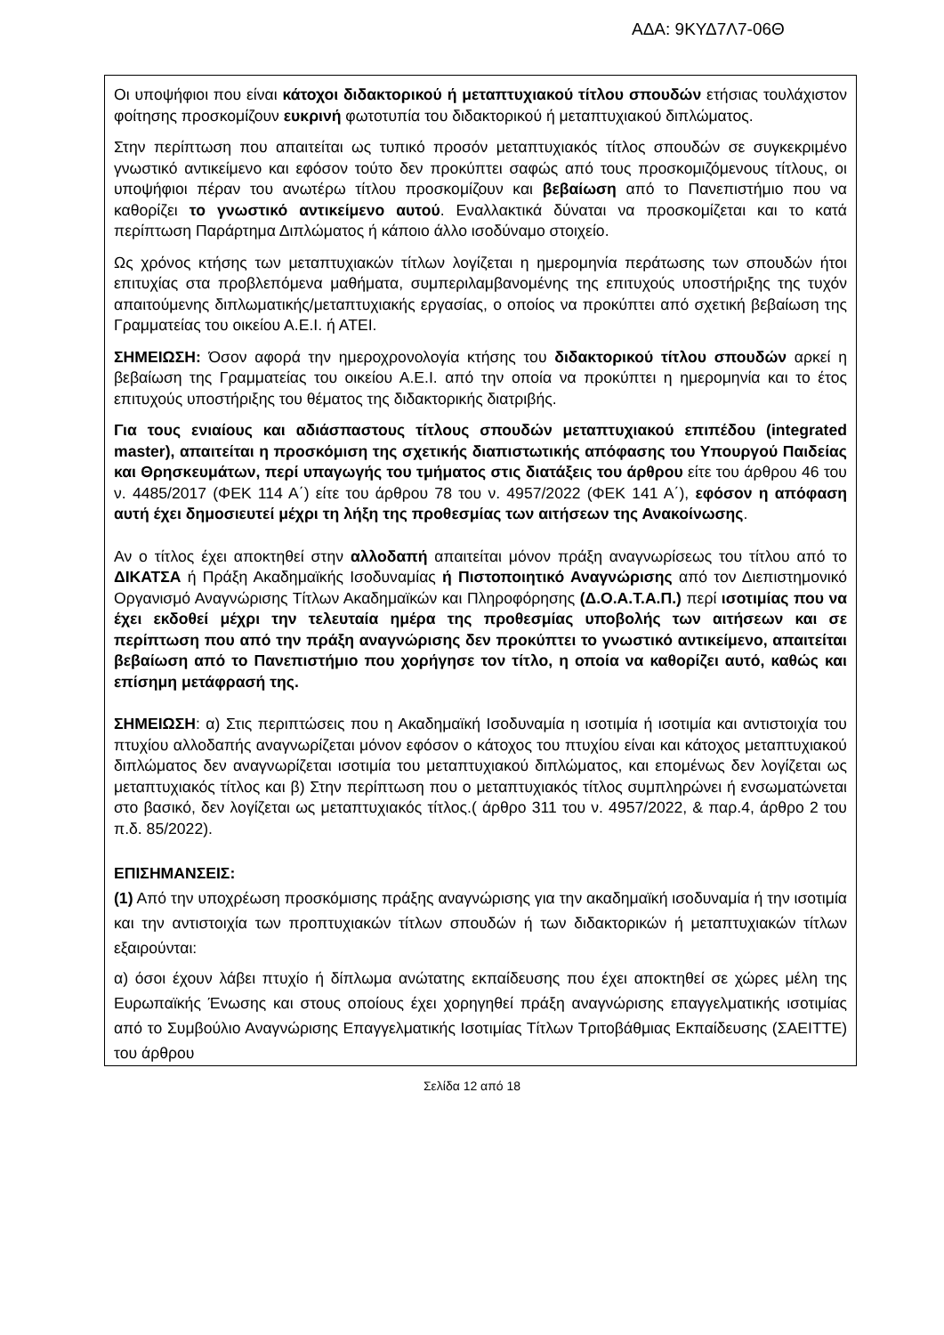ΑΔΑ: 9ΚΥΔ7Λ7-06Θ
Οι υποψήφιοι που είναι κάτοχοι διδακτορικού ή μεταπτυχιακού τίτλου σπουδών ετήσιας τουλάχιστον φοίτησης προσκομίζουν ευκρινή φωτοτυπία του διδακτορικού ή μεταπτυχιακού διπλώματος.
Στην περίπτωση που απαιτείται ως τυπικό προσόν μεταπτυχιακός τίτλος σπουδών σε συγκεκριμένο γνωστικό αντικείμενο και εφόσον τούτο δεν προκύπτει σαφώς από τους προσκομιζόμενους τίτλους, οι υποψήφιοι πέραν του ανωτέρω τίτλου προσκομίζουν και βεβαίωση από το Πανεπιστήμιο που να καθορίζει το γνωστικό αντικείμενο αυτού. Εναλλακτικά δύναται να προσκομίζεται και το κατά περίπτωση Παράρτημα Διπλώματος ή κάποιο άλλο ισοδύναμο στοιχείο.
Ως χρόνος κτήσης των μεταπτυχιακών τίτλων λογίζεται η ημερομηνία περάτωσης των σπουδών ήτοι επιτυχίας στα προβλεπόμενα μαθήματα, συμπεριλαμβανομένης της επιτυχούς υποστήριξης της τυχόν απαιτούμενης διπλωματικής/μεταπτυχιακής εργασίας, ο οποίος να προκύπτει από σχετική βεβαίωση της Γραμματείας του οικείου Α.Ε.Ι. ή ΑΤΕΙ.
ΣΗΜΕΙΩΣΗ: Όσον αφορά την ημεροχρονολογία κτήσης του διδακτορικού τίτλου σπουδών αρκεί η βεβαίωση της Γραμματείας του οικείου Α.Ε.Ι. από την οποία να προκύπτει η ημερομηνία και το έτος επιτυχούς υποστήριξης του θέματος της διδακτορικής διατριβής.
Για τους ενιαίους και αδιάσπαστους τίτλους σπουδών μεταπτυχιακού επιπέδου (integrated master), απαιτείται η προσκόμιση της σχετικής διαπιστωτικής απόφασης του Υπουργού Παιδείας και Θρησκευμάτων, περί υπαγωγής του τμήματος στις διατάξεις του άρθρου είτε του άρθρου 46 του ν. 4485/2017 (ΦΕΚ 114 Α΄) είτε του άρθρου 78 του ν. 4957/2022 (ΦΕΚ 141 Α΄), εφόσον η απόφαση αυτή έχει δημοσιευτεί μέχρι τη λήξη της προθεσμίας των αιτήσεων της Ανακοίνωσης.
Αν ο τίτλος έχει αποκτηθεί στην αλλοδαπή απαιτείται μόνον πράξη αναγνωρίσεως του τίτλου από το ΔΙΚΑΤΣΑ ή Πράξη Ακαδημαϊκής Ισοδυναμίας ή Πιστοποιητικό Αναγνώρισης από τον Διεπιστημονικό Οργανισμό Αναγνώρισης Τίτλων Ακαδημαϊκών και Πληροφόρησης (Δ.Ο.Α.Τ.Α.Π.) περί ισοτιμίας που να έχει εκδοθεί μέχρι την τελευταία ημέρα της προθεσμίας υποβολής των αιτήσεων και σε περίπτωση που από την πράξη αναγνώρισης δεν προκύπτει το γνωστικό αντικείμενο, απαιτείται βεβαίωση από το Πανεπιστήμιο που χορήγησε τον τίτλο, η οποία να καθορίζει αυτό, καθώς και επίσημη μετάφρασή της.
ΣΗΜΕΙΩΣΗ: α) Στις περιπτώσεις που η Ακαδημαϊκή Ισοδυναμία η ισοτιμία ή ισοτιμία και αντιστοιχία του πτυχίου αλλοδαπής αναγνωρίζεται μόνον εφόσον ο κάτοχος του πτυχίου είναι και κάτοχος μεταπτυχιακού διπλώματος δεν αναγνωρίζεται ισοτιμία του μεταπτυχιακού διπλώματος, και επομένως δεν λογίζεται ως μεταπτυχιακός τίτλος και β) Στην περίπτωση που ο μεταπτυχιακός τίτλος συμπληρώνει ή ενσωματώνεται στο βασικό, δεν λογίζεται ως μεταπτυχιακός τίτλος.( άρθρο 311 του ν. 4957/2022, & παρ.4, άρθρο 2 του π.δ. 85/2022).
ΕΠΙΣΗΜΑΝΣΕΙΣ:
(1) Από την υποχρέωση προσκόμισης πράξης αναγνώρισης για την ακαδημαϊκή ισοδυναμία ή την ισοτιμία και την αντιστοιχία των προπτυχιακών τίτλων σπουδών ή των διδακτορικών ή μεταπτυχιακών τίτλων εξαιρούνται:
α) όσοι έχουν λάβει πτυχίο ή δίπλωμα ανώτατης εκπαίδευσης που έχει αποκτηθεί σε χώρες μέλη της Ευρωπαϊκής Ένωσης και στους οποίους έχει χορηγηθεί πράξη αναγνώρισης επαγγελματικής ισοτιμίας από το Συμβούλιο Αναγνώρισης Επαγγελματικής Ισοτιμίας Τίτλων Τριτοβάθμιας Εκπαίδευσης (ΣΑΕΙΤΤΕ) του άρθρου
Σελίδα 12 από 18